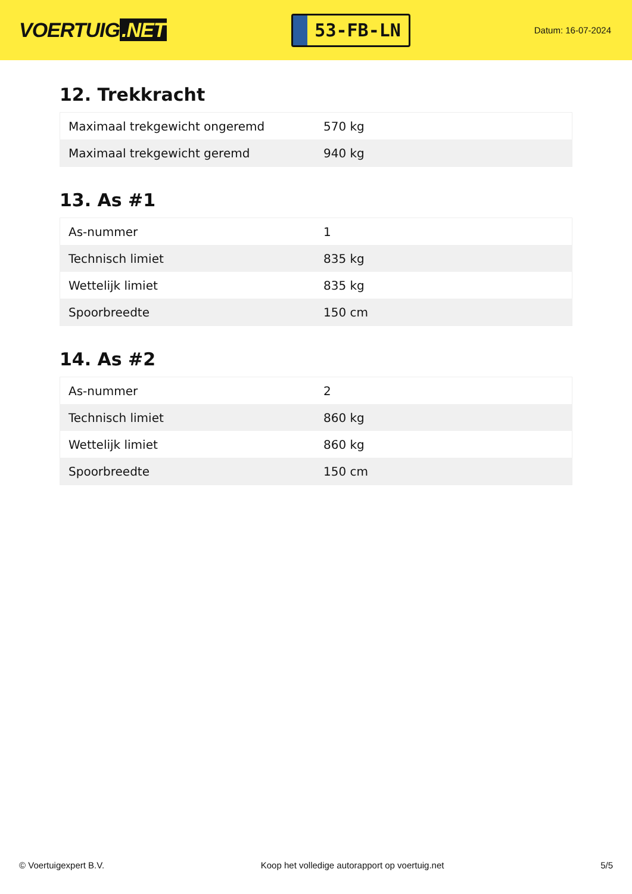VOERTUIG.NET
53-FB-LN
Datum: 16-07-2024
12. Trekkracht
| Maximaal trekgewicht ongeremd | 570 kg |
| Maximaal trekgewicht geremd | 940 kg |
13. As #1
| As-nummer | 1 |
| Technisch limiet | 835 kg |
| Wettelijk limiet | 835 kg |
| Spoorbreedte | 150 cm |
14. As #2
| As-nummer | 2 |
| Technisch limiet | 860 kg |
| Wettelijk limiet | 860 kg |
| Spoorbreedte | 150 cm |
© Voertuigexpert B.V. Koop het volledige autorapport op voertuig.net 5/5